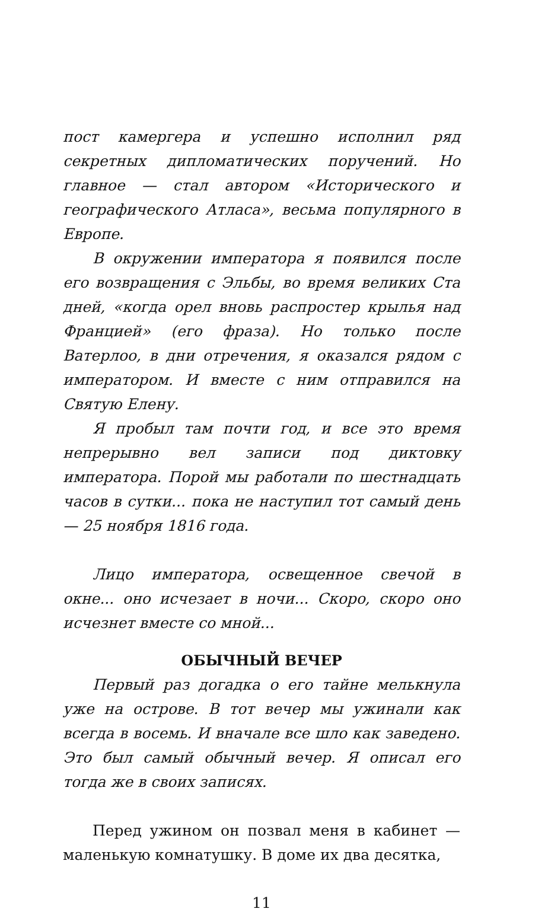пост камергера и успешно исполнил ряд секретных дипломатических поручений. Но главное — стал автором «Исторического и географического Атласа», весьма популярного в Европе.
В окружении императора я появился после его возвращения с Эльбы, во время великих Ста дней, «когда орел вновь распростер крылья над Францией» (его фраза). Но только после Ватерлоо, в дни отречения, я оказался рядом с императором. И вместе с ним отправился на Святую Елену.
Я пробыл там почти год, и все это время непрерывно вел записи под диктовку императора. Порой мы работали по шестнадцать часов в сутки... пока не наступил тот самый день — 25 ноября 1816 года.
Лицо императора, освещенное свечой в окне... оно исчезает в ночи... Скоро, скоро оно исчезнет вместе со мной...
ОБЫЧНЫЙ ВЕЧЕР
Первый раз догадка о его тайне мелькнула уже на острове. В тот вечер мы ужинали как всегда в восемь. И вначале все шло как заведено. Это был самый обычный вечер. Я описал его тогда же в своих записях.
Перед ужином он позвал меня в кабинет — маленькую комнатушку. В доме их два десятка,
11